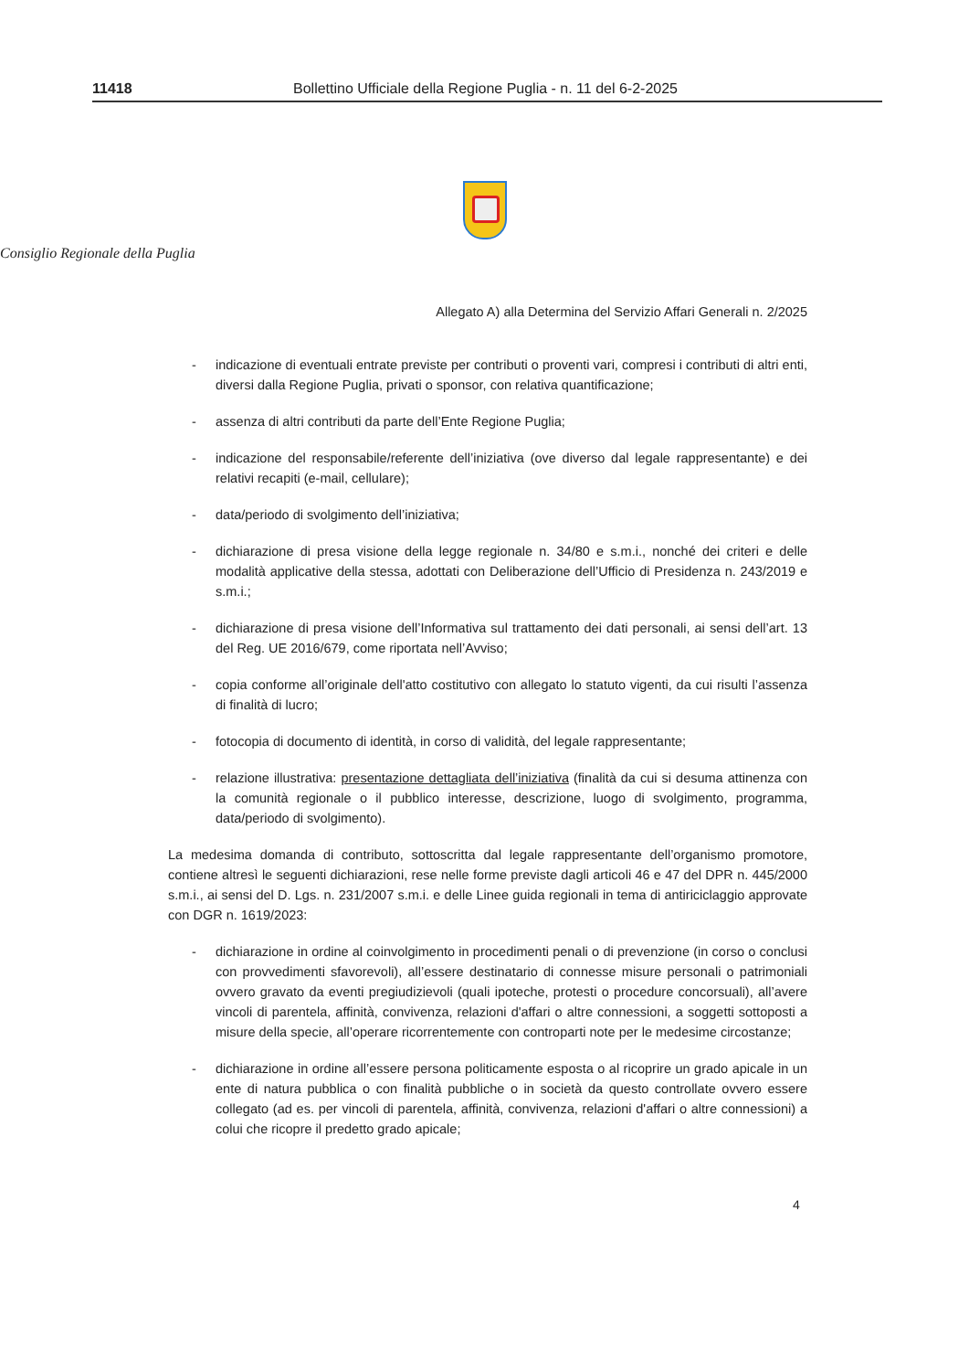11418 Bollettino Ufficiale della Regione Puglia - n. 11 del 6-2-2025
Consiglio Regionale della Puglia
Allegato A) alla Determina del Servizio Affari Generali n. 2/2025
- indicazione di eventuali entrate previste per contributi o proventi vari, compresi i contributi di altri enti, diversi dalla Regione Puglia, privati o sponsor, con relativa quantificazione;
- assenza di altri contributi da parte dell’Ente Regione Puglia;
- indicazione del responsabile/referente dell’iniziativa (ove diverso dal legale rappresentante) e dei relativi recapiti (e-mail, cellulare);
- data/periodo di svolgimento dell’iniziativa;
- dichiarazione di presa visione della legge regionale n. 34/80 e s.m.i., nonché dei criteri e delle modalità applicative della stessa, adottati con Deliberazione dell’Ufficio di Presidenza n. 243/2019 e s.m.i.;
- dichiarazione di presa visione dell’Informativa sul trattamento dei dati personali, ai sensi dell’art. 13 del Reg. UE 2016/679, come riportata nell’Avviso;
- copia conforme all’originale dell'atto costitutivo con allegato lo statuto vigenti, da cui risulti l’assenza di finalità di lucro;
- fotocopia di documento di identità, in corso di validità, del legale rappresentante;
- relazione illustrativa: presentazione dettagliata dell’iniziativa (finalità da cui si desuma attinenza con la comunità regionale o il pubblico interesse, descrizione, luogo di svolgimento, programma, data/periodo di svolgimento).
La medesima domanda di contributo, sottoscritta dal legale rappresentante dell’organismo promotore, contiene altresì le seguenti dichiarazioni, rese nelle forme previste dagli articoli 46 e 47 del DPR n. 445/2000 s.m.i., ai sensi del D. Lgs. n. 231/2007 s.m.i. e delle Linee guida regionali in tema di antiriciclaggio approvate con DGR n. 1619/2023:
- dichiarazione in ordine al coinvolgimento in procedimenti penali o di prevenzione (in corso o conclusi con provvedimenti sfavorevoli), all’essere destinatario di connesse misure personali o patrimoniali ovvero gravato da eventi pregiudizievoli (quali ipoteche, protesti o procedure concorsuali), all’avere vincoli di parentela, affinità, convivenza, relazioni d'affari o altre connessioni, a soggetti sottoposti a misure della specie, all’operare ricorrentemente con controparti note per le medesime circostanze;
- dichiarazione in ordine all’essere persona politicamente esposta o al ricoprire un grado apicale in un ente di natura pubblica o con finalità pubbliche o in società da questo controllate ovvero essere collegato (ad es. per vincoli di parentela, affinità, convivenza, relazioni d'affari o altre connessioni) a colui che ricopre il predetto grado apicale;
4